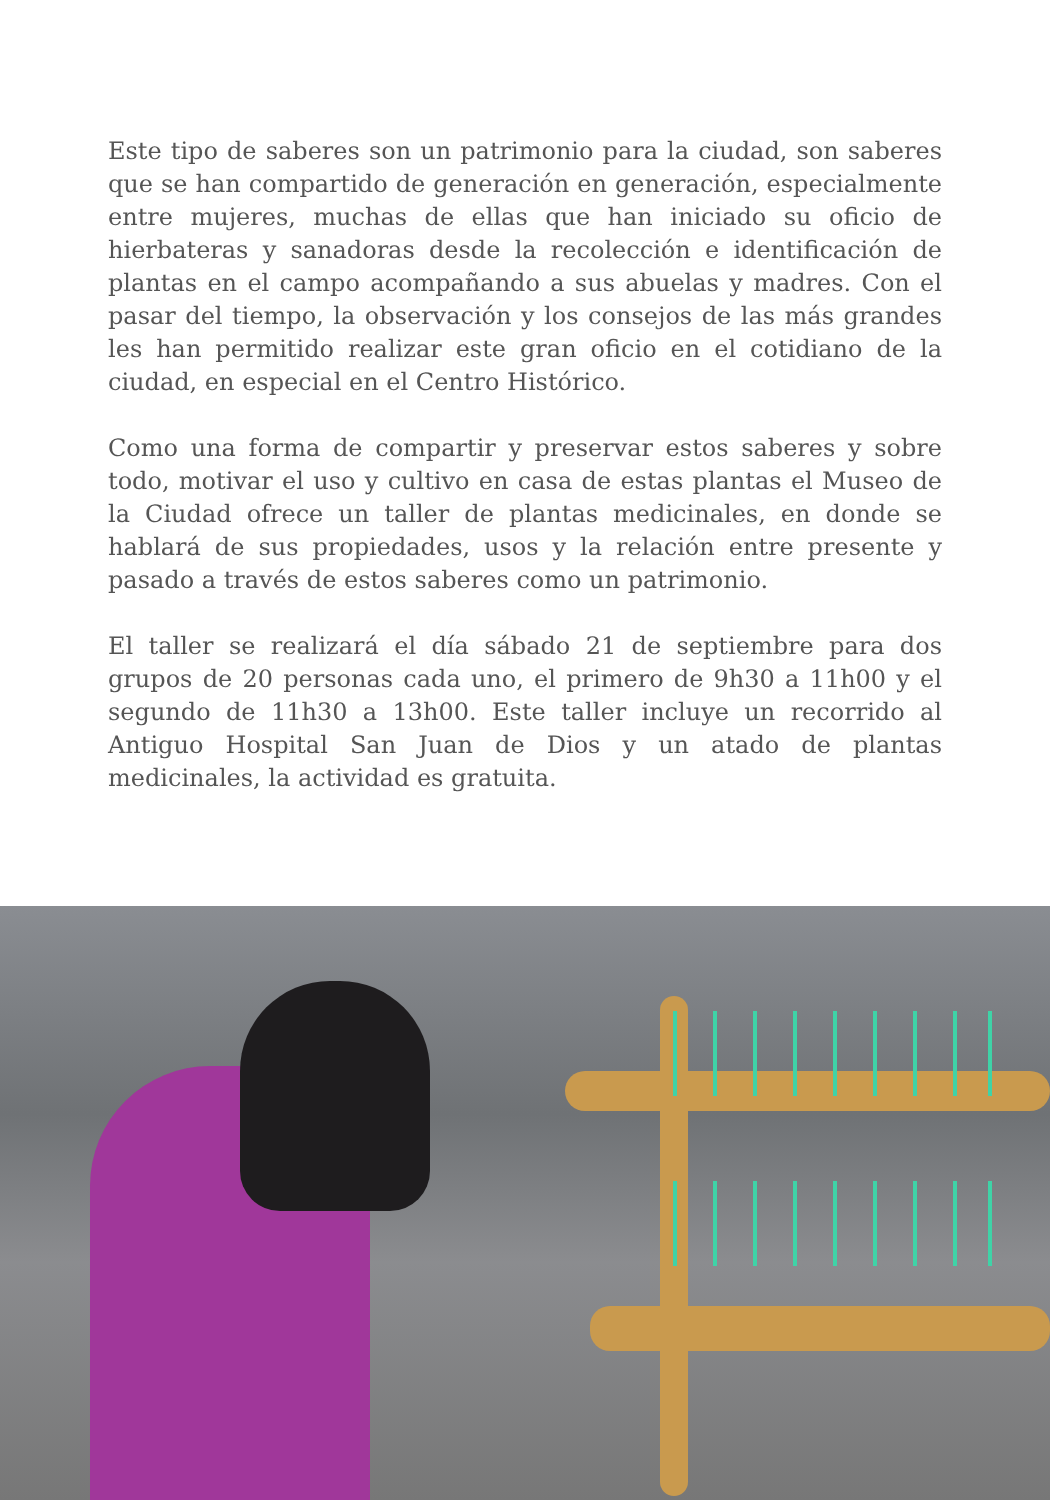Este tipo de saberes son un patrimonio para la ciudad, son saberes que se han compartido de generación en generación, especialmente entre mujeres, muchas de ellas que han iniciado su oficio de hierbateras y sanadoras desde la recolección e identificación de plantas en el campo acompañando a sus abuelas y madres. Con el pasar del tiempo, la observación y los consejos de las más grandes les han permitido realizar este gran oficio en el cotidiano de la ciudad, en especial en el Centro Histórico.
Como una forma de compartir y preservar estos saberes y sobre todo, motivar el uso y cultivo en casa de estas plantas el Museo de la Ciudad ofrece un taller de plantas medicinales, en donde se hablará de sus propiedades, usos y la relación entre presente y pasado a través de estos saberes como un patrimonio.
El taller se realizará el día sábado 21 de septiembre para dos grupos de 20 personas cada uno, el primero de 9h30 a 11h00 y el segundo de 11h30 a 13h00. Este taller incluye un recorrido al Antiguo Hospital San Juan de Dios y un atado de plantas medicinales, la actividad es gratuita.